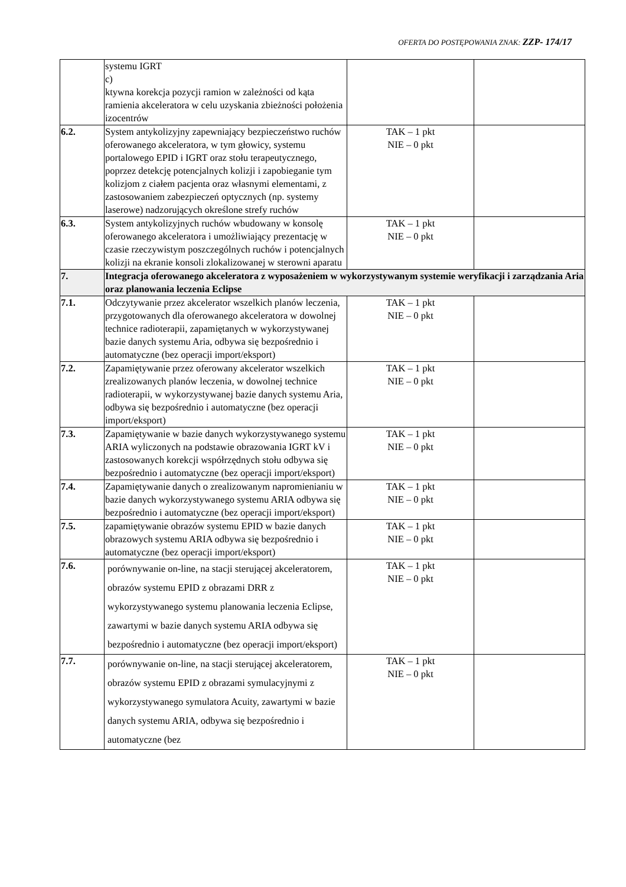OFERTA DO POSTĘPOWANIA ZNAK: ZZP- 174/17
| | systemu IGRT c) ktywna korekcja pozycji ramion w zależności od kąta ramienia akceleratora w celu uzyskania zbieżności położenia izocentrów | | |
| 6.2. | System antykolizyjny zapewniający bezpieczeństwo ruchów oferowanego akceleratora, w tym głowicy, systemu portalowego EPID i IGRT oraz stołu terapeutycznego, poprzez detekcję potencjalnych kolizji i zapobieganie tym kolizjom z ciałem pacjenta oraz własnymi elementami, z zastosowaniem zabezpieczeń optycznych (np. systemy laserowe) nadzorujących określone strefy ruchów | TAK – 1 pkt NIE – 0 pkt | |
| 6.3. | System antykolizyjnych ruchów wbudowany w konsolę oferowanego akceleratora i umożliwiający prezentację w czasie rzeczywistym poszczególnych ruchów i potencjalnych kolizji na ekranie konsoli zlokalizowanej w sterowni aparatu | TAK – 1 pkt NIE – 0 pkt | |
| 7. | Integracja oferowanego akceleratora z wyposażeniem w wykorzystywanym systemie weryfikacji i zarządzania Aria oraz planowania leczenia Eclipse | | |
| 7.1. | Odczytywanie przez akcelerator wszelkich planów leczenia, przygotowanych dla oferowanego akceleratora w dowolnej technice radioterapii, zapamiętanych w wykorzystywanej bazie danych systemu Aria, odbywa się bezpośrednio i automatyczne (bez operacji import/eksport) | TAK – 1 pkt NIE – 0 pkt | |
| 7.2. | Zapamiętywanie przez oferowany akcelerator wszelkich zrealizowanych planów leczenia, w dowolnej technice radioterapii, w wykorzystywanej bazie danych systemu Aria, odbywa się bezpośrednio i automatyczne (bez operacji import/eksport) | TAK – 1 pkt NIE – 0 pkt | |
| 7.3. | Zapamiętywanie w bazie danych wykorzystywanego systemu ARIA wyliczonych na podstawie obrazowania IGRT kV i zastosowanych korekcji współrzędnych stołu odbywa się bezpośrednio i automatyczne (bez operacji import/eksport) | TAK – 1 pkt NIE – 0 pkt | |
| 7.4. | Zapamiętywanie danych o zrealizowanym napromienianiu w bazie danych wykorzystywanego systemu ARIA odbywa się bezpośrednio i automatyczne (bez operacji import/eksport) | TAK – 1 pkt NIE – 0 pkt | |
| 7.5. | zapamiętywanie obrazów systemu EPID w bazie danych obrazowych systemu ARIA odbywa się bezpośrednio i automatyczne (bez operacji import/eksport) | TAK – 1 pkt NIE – 0 pkt | |
| 7.6. | porównywanie on-line, na stacji sterującej akceleratorem, obrazów systemu EPID z obrazami DRR z wykorzystywanego systemu planowania leczenia Eclipse, zawartymi w bazie danych systemu ARIA odbywa się bezpośrednio i automatyczne (bez operacji import/eksport) | TAK – 1 pkt NIE – 0 pkt | |
| 7.7. | porównywanie on-line, na stacji sterującej akceleratorem, obrazów systemu EPID z obrazami symulacyjnymi z wykorzystywanego symulatora Acuity, zawartymi w bazie danych systemu ARIA, odbywa się bezpośrednio i automatyczne (bez | TAK – 1 pkt NIE – 0 pkt | |